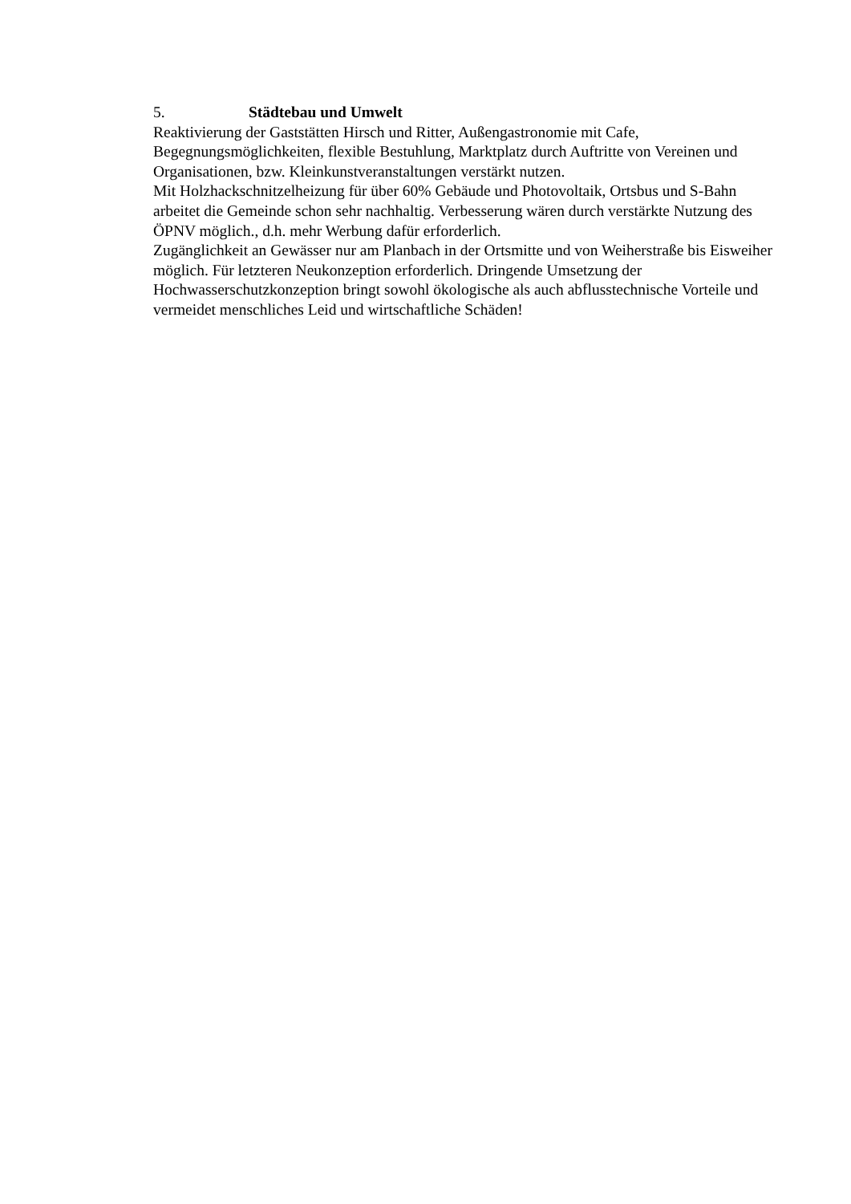5. Städtebau und Umwelt
Reaktivierung der Gaststätten Hirsch und Ritter, Außengastronomie mit Cafe, Begegnungsmöglichkeiten, flexible Bestuhlung, Marktplatz durch Auftritte von Vereinen und Organisationen, bzw. Kleinkunstveranstaltungen verstärkt nutzen.
Mit Holzhackschnitzelheizung für über 60% Gebäude und Photovoltaik, Ortsbus und S-Bahn arbeitet die Gemeinde schon sehr nachhaltig. Verbesserung wären durch verstärkte Nutzung des ÖPNV möglich., d.h. mehr Werbung dafür erforderlich.
Zugänglichkeit an Gewässer nur am Planbach in der Ortsmitte und von Weiherstraße bis Eisweiher möglich. Für letzteren Neukonzeption erforderlich. Dringende Umsetzung der Hochwasserschutzkonzeption bringt sowohl ökologische als auch abflusstechnische Vorteile und vermeidet menschliches Leid und wirtschaftliche Schäden!